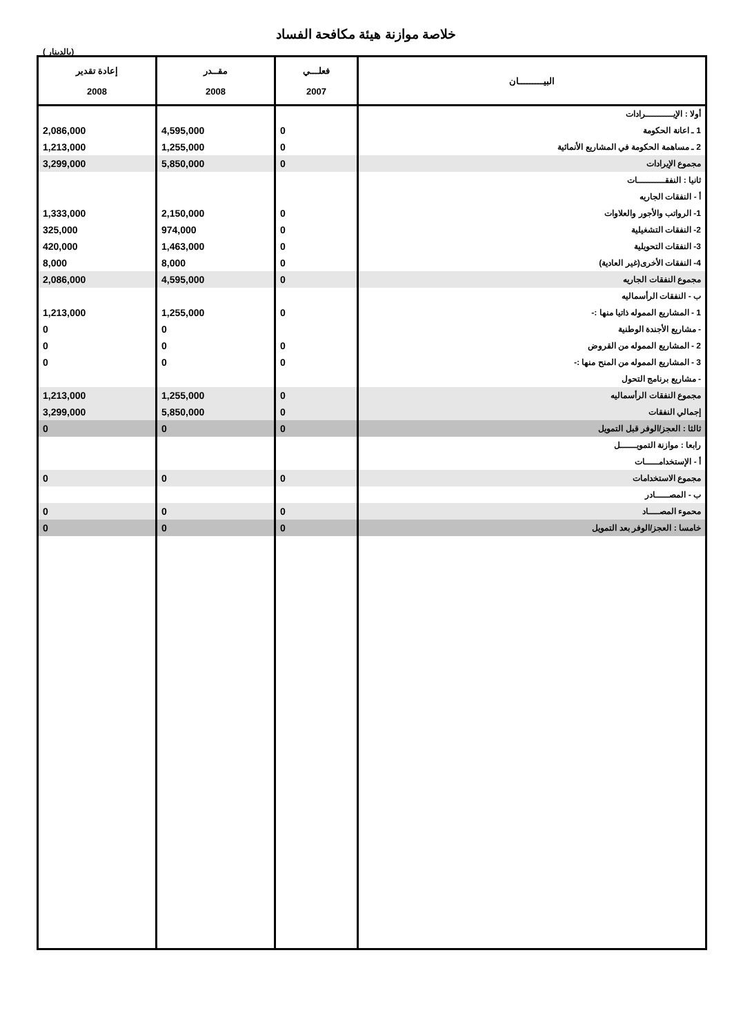خلاصة موازنة هيئة مكافحة الفساد
( بالدينار)
| البيـــــــــان | فعلـــي 2007 | مقــدر 2008 | إعادة تقدير 2008 |
| --- | --- | --- | --- |
| أولا : الإيــــــــــرادات | | | |
| 1 ـ اعانة الحكومة | 0 | 4,595,000 | 2,086,000 |
| 2 ـ مساهمة الحكومة في المشاريع الأنمائية | 0 | 1,255,000 | 1,213,000 |
| مجموع الإيرادات | 0 | 5,850,000 | 3,299,000 |
| ثانيا : النفقــــــــــات | | | |
| أ - النفقات الجاريه | | | |
| 1- الرواتب والأجور والعلاوات | 0 | 2,150,000 | 1,333,000 |
| 2- النفقات التشغيلية | 0 | 974,000 | 325,000 |
| 3- النفقات التحويلية | 0 | 1,463,000 | 420,000 |
| 4- النفقات الأخرى(غير العادية) | 0 | 8,000 | 8,000 |
| مجموع النفقات الجاريه | 0 | 4,595,000 | 2,086,000 |
| ب - النفقات الرأسماليه | | | |
| 1 - المشاريع المموله ذاتيا منها :- | 0 | 1,255,000 | 1,213,000 |
| - مشاريع الأجندة الوطنية | | 0 | 0 |
| 2 - المشاريع المموله من القروض | 0 | 0 | 0 |
| 3 - المشاريع المموله من المنح منها :- | 0 | 0 | 0 |
| - مشاريع برنامج التحول | | | |
| مجموع النفقات الرأسماليه | 0 | 1,255,000 | 1,213,000 |
| إجمالي النفقات | 0 | 5,850,000 | 3,299,000 |
| ثالثا : العجز/الوفر قبل التمويل | 0 | 0 | 0 |
| رابعا : موازنة التمويــــــل | | | |
| أ - الإستخدامـــــات | | | |
| مجموع الاستخدامات | 0 | 0 | 0 |
| ب - المصـــــادر | | | |
| محموء المصــــاد | 0 | 0 | 0 |
| خامسا : العجز/الوفر بعد التمويل | 0 | 0 | 0 |